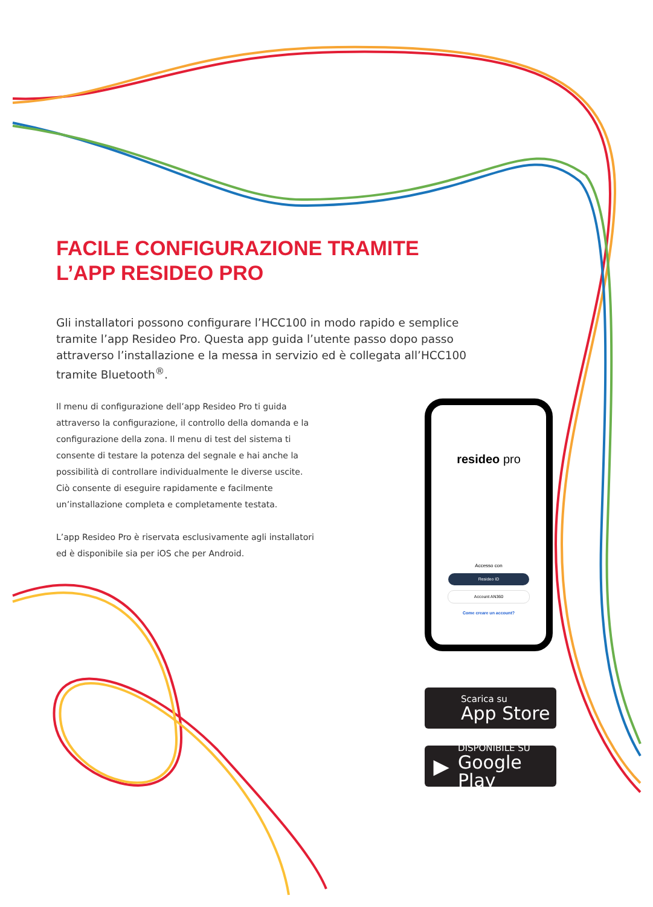FACILE CONFIGURAZIONE TRAMITE
L’APP RESIDEO PRO
Gli installatori possono configurare l’HCC100 in modo rapido e semplice tramite l’app Resideo Pro. Questa app guida l’utente passo dopo passo attraverso l’installazione e la messa in servizio ed è collegata all’HCC100 tramite Bluetooth<sup>®</sup>.
Il menu di configurazione dell’app Resideo Pro ti guida attraverso la configurazione, il controllo della domanda e la configurazione della zona. Il menu di test del sistema ti consente di testare la potenza del segnale e hai anche la possibilità di controllare individualmente le diverse uscite. Ciò consente di eseguire rapidamente e facilmente un’installazione completa e completamente testata.
L’app Resideo Pro è riservata esclusivamente agli installatori ed è disponibile sia per iOS che per Android.
resideo pro
Accesso con
Resideo ID
Account AN360
Come creare un account?
Scarica su
App Store
▶
DISPONIBILE SU
Google Play